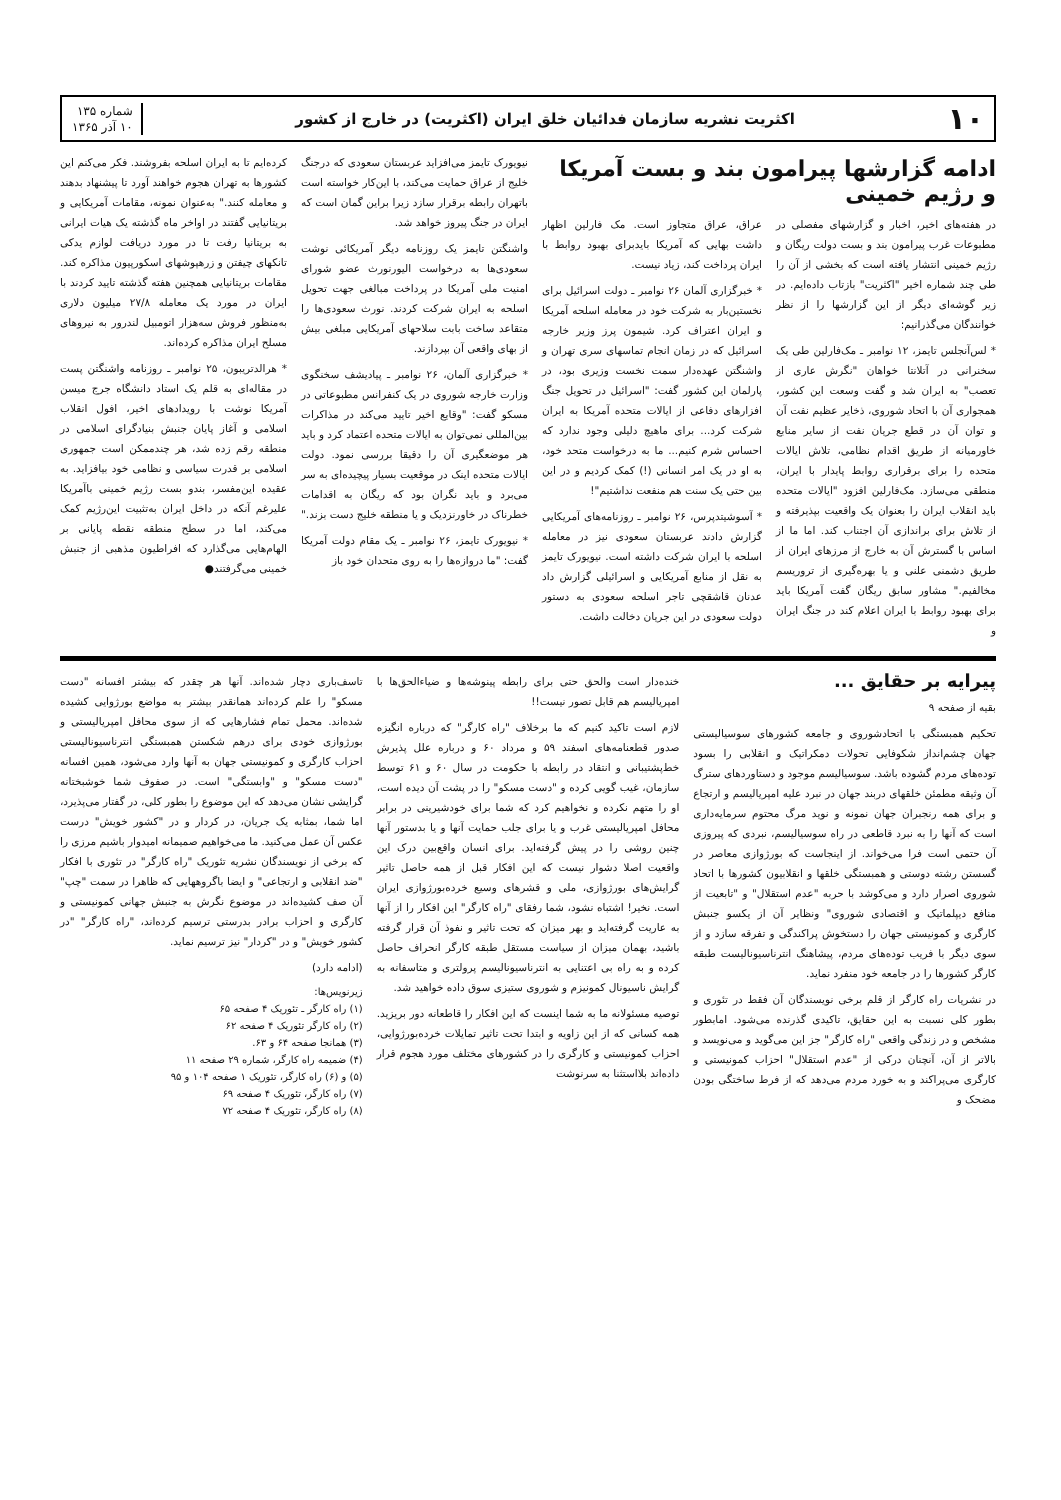۱۰ اکثریت نشریه سازمان فدائیان خلق ایران (اکثریت) در خارج از کشور شماره ۱۳۵
۱۰ آذر ۱۳۶۵
ادامه گزارشها پیرامون بند و بست آمریکا و رژیم خمینی
در هفته‌های اخیر، اخبار و گزارشهای مفصلی در مطبوعات غرب پیرامون بند و بست دولت ریگان و رژیم خمینی انتشار یافته است که بخشی از آن را طی چند شماره اخیر "اکثریت" بازتاب داده‌ایم. در زیر گوشه‌ای دیگر از این گزارشها را از نظر خوانندگان می‌گذرانیم:
* لس‌آنجلس تایمز، ۱۲ نوامبر ـ مک‌فارلین طی یک سخنرانی در آتلانتا خواهان "نگرش عاری از تعصب" به ایران شد و گفت وسعت این کشور، همجواری آن با اتحاد شوروی، ذخایر عظیم نفت آن و توان آن در قطع جریان نفت از سایر منابع خاورمیانه از طریق اقدام نظامی، تلاش ایالات متحده را برای برقراری روابط پایدار با ایران، منطقی می‌سازد. مک‌فارلین افزود "ایالات متحده باید انقلاب ایران را بعنوان یک واقعیت بپذیرفته و از تلاش برای براندازی آن اجتناب کند. اما ما از اساس با گسترش آن به خارج از مرزهای ایران از طریق دشمنی علنی و یا بهره‌گیری از تروریسم مخالفیم." مشاور سابق ریگان گفت آمریکا باید برای بهبود روابط با ایران اعلام کند در جنگ ایران و
عراق، عراق متجاوز است. مک فارلین اظهار داشت بهایی که آمریکا بایدبرای بهبود روابط با ایران پرداخت کند، زیاد نیست.
* خبرگزاری آلمان ۲۶ نوامبر ـ دولت اسرائیل برای نخستین‌بار به شرکت خود در معامله اسلحه آمریکا و ایران اعتراف کرد. شیمون پرز وزیر خارجه اسرائیل که در زمان انجام تماسهای سری تهران و واشنگتن عهده‌دار سمت نخست وزیری بود، در پارلمان این کشور گفت: "اسرائیل در تحویل جنگ افزارهای دفاعی از ایالات متحده آمریکا به ایران شرکت کرد... برای ماهیچ دلیلی وجود ندارد که احساس شرم کنیم... ما به درخواست متحد خود، به او در یک امر انسانی (!) کمک کردیم و در این بین حتی یک سنت هم منفعت نداشتیم"!
* آسوشیتدپرس، ۲۶ نوامبر ـ روزنامه‌های آمریکایی گزارش دادند عربستان سعودی نیز در معامله اسلحه با ایران شرکت داشته است. نیویورک تایمز به نقل از منابع آمریکایی و اسرائیلی گزارش داد عدنان قاشقچی تاجر اسلحه سعودی به دستور دولت سعودی در این جریان دخالت داشت.
نیویورک تایمز می‌افزاید عربستان سعودی که درجنگ خلیج از عراق حمایت می‌کند، با این‌کار خواسته است باتهران رابطه برقرار سازد زیرا براین گمان است که ایران در جنگ پیروز خواهد شد.
واشنگتن تایمز یک روزنامه دیگر آمریکائی نوشت سعودی‌ها به درخواست الیورنورث عضو شورای امنیت ملی آمریکا در پرداخت مبالغی جهت تحویل اسلحه به ایران شرکت کردند. نورث سعودی‌ها را متقاعد ساخت بابت سلاحهای آمریکایی مبلغی بیش از بهای واقعی آن بپردازند.
* خبرگزاری آلمان، ۲۶ نوامبر ـ پیادیشف سخنگوی وزارت خارجه شوروی در یک کنفرانس مطبوعاتی در مسکو گفت: "وقایع اخیر تایید می‌کند در مذاکرات بین‌المللی نمی‌توان به ایالات متحده اعتماد کرد و باید هر موضعگیری آن را دقیقا بررسی نمود. دولت ایالات متحده اینک در موقعیت بسیار پیچیده‌ای به سر می‌برد و باید نگران بود که ریگان به اقدامات خطرناک در خاورنزدیک و یا منطقه خلیج دست بزند."
* نیویورک تایمز، ۲۶ نوامبر ـ یک مقام دولت آمریکا گفت: "ما دروازه‌ها را به روی متحدان خود باز
کرده‌ایم تا به ایران اسلحه بفروشند. فکر می‌کنم این کشورها به تهران هجوم خواهند آورد تا پیشنهاد بدهند و معامله کنند." به‌عنوان نمونه، مقامات آمریکایی و بریتانیایی گفتند در اواخر ماه گذشته یک هیات ایرانی به بریتانیا رفت تا در مورد دریافت لوازم یدکی تانکهای چیفتن و زرهپوشهای اسکورپیون مذاکره کند. مقامات بریتانیایی همچنین هفته گذشته تایید کردند با ایران در مورد یک معامله ۲۷/۸ میلیون دلاری به‌منظور فروش سه‌هزار اتومبیل لندرور به نیروهای مسلح ایران مذاکره کرده‌اند.
* هرالدتریبون، ۲۵ نوامبر ـ روزنامه واشنگتن پست در مقاله‌ای به قلم یک استاد دانشگاه جرج میسن آمریکا نوشت با رویدادهای اخیر، افول انقلاب اسلامی و آغاز پایان جنبش بنیادگرای اسلامی در منطقه رقم زده شد، هر چندممکن است جمهوری اسلامی بر قدرت سیاسی و نظامی خود بیافزاید. به عقیده این‌مفسر، بندو بست رژیم خمینی باآمریکا علیرغم آنکه در داخل ایران به‌تثبیت این‌رژیم کمک می‌کند، اما در سطح منطقه نقطه پایانی بر الهام‌هایی می‌گذارد که افراطیون مذهبی از جنبش خمینی می‌گرفتند●
پیرایه بر حقایق ...
بقیه از صفحه ۹
تحکیم همبستگی با اتحادشوروی و جامعه کشورهای سوسیالیستی جهان چشم‌انداز شکوفایی تحولات دمکراتیک و انقلابی را بسود توده‌های مردم گشوده باشد. سوسیالیسم موجود و دستاوردهای سترگ آن وثیقه مطمئن خلقهای دربند جهان در نبرد علیه امپریالیسم و ارتجاع و برای همه رنجبران جهان نمونه و نوید مرگ محتوم سرمایه‌داری است که آنها را به نبرد قاطعی در راه سوسیالیسم، نبردی که پیروزی آن حتمی است فرا می‌خواند. از اینجاست که بورژوازی معاصر در گسستن رشته دوستی و همبستگی خلقها و انقلابیون کشورها با اتحاد شوروی اصرار دارد و می‌کوشد با حربه "عدم استقلال" و "تابعیت از منافع دیپلماتیک و اقتصادی شوروی" ونظایر آن از یکسو جنبش کارگری و کمونیستی جهان را دستخوش پراکندگی و تفرقه سازد و از سوی دیگر با فریب توده‌های مردم، پیشاهنگ انترناسیونالیست طبقه کارگر کشورها را در جامعه خود منفرد نماید.
در نشریات راه کارگر از قلم برخی نویسندگان آن فقط در تئوری و بطور کلی نسبت به این حقایق، تاکیدی گذرنده می‌شود. امابطور مشخص و در زندگی واقعی "راه کارگر" جز این می‌گوید و می‌نویسد و بالاتر از آن، آنچنان درکی از "عدم استقلال" احزاب کمونیستی و کارگری می‌پراکند و به خورد مردم می‌دهد که از فرط ساختگی بودن مضحک و
خنده‌دار است والحق حتی برای رابطه پینوشه‌ها و ضیاءالحق‌ها با امپریالیسم هم قابل تصور نیست!!
لازم است تاکید کنیم که ما برخلاف "راه کارگر" که درباره انگیزه صدور قطعنامه‌های اسفند ۵۹ و مرداد ۶۰ و درباره علل پذیرش خط‌پشتیبانی و انتقاد در رابطه با حکومت در سال ۶۰ و ۶۱ توسط سازمان، غیب گویی کرده و "دست مسکو" را در پشت آن دیده است، او را متهم نکرده و نخواهیم کرد که شما برای خودشیرینی در برابر محافل امپریالیستی غرب و یا برای جلب حمایت آنها و یا بدستور آنها چنین روشی را در پیش گرفته‌اید. برای انسان واقع‌بین درک این واقعیت اصلا دشوار نیست که این افکار قبل از همه حاصل تاثیر گرایش‌های بورژوازی، ملی و قشرهای وسیع خرده‌بورژوازی ایران است. نخیر! اشتباه نشود، شما رفقای "راه کارگر" این افکار را از آنها به عاریت گرفته‌اید و بهر میزان که تحت تاثیر و نفوذ آن قرار گرفته باشید، بهمان میزان از سیاست مستقل طبقه کارگر انحراف حاصل کرده و به راه بی اعتنایی به انترناسیونالیسم پرولتری و متاسفانه به گرایش ناسیونال کمونیزم و شوروی ستیزی سوق داده خواهید شد.
توصیه مسئولانه ما به شما اینست که این افکار را قاطعانه دور بریزید. همه کسانی که از این زاویه و ابتدا تحت تاثیر تمایلات خرده‌بورژوایی، احزاب کمونیستی و کارگری را در کشورهای مختلف مورد هجوم قرار داده‌اند بلااستثنا به سرنوشت
تاسف‌باری دچار شده‌اند. آنها هر چقدر که بیشتر افسانه "دست مسکو" را علم کرده‌اند همانقدر بیشتر به مواضع بورژوایی کشیده شده‌اند. محمل تمام فشارهایی که از سوی محافل امپریالیستی و بورژوازی خودی برای درهم شکستن همبستگی انترناسیونالیستی احزاب کارگری و کمونیستی جهان به آنها وارد می‌شود، همین افسانه "دست مسکو" و "وابستگی" است. در صفوف شما خوشبختانه گرایشی نشان می‌دهد که این موضوع را بطور کلی، در گفتار می‌پذیرد، اما شما، بمثابه یک جریان، در کردار و در "کشور خویش" درست عکس آن عمل می‌کنید. ما می‌خواهیم صمیمانه امیدوار باشیم مرزی را که برخی از نویسندگان نشریه تئوریک "راه کارگر" در تئوری با افکار "ضد انقلابی و ارتجاعی" و ایضا باگروههایی که ظاهرا در سمت "چپ" آن صف کشیده‌اند در موضوع نگرش به جنبش جهانی کمونیستی و کارگری و احزاب برادر بدرستی ترسیم کرده‌اند، "راه کارگر" "در کشور خویش" و در "کردار" نیز ترسیم نماید.
(ادامه دارد)
زیرنویس‌ها:
(۱) راه کارگر ـ تئوریک ۴ صفحه ۶۵
(۲) راه کارگر تئوریک ۴ صفحه ۶۲
(۳) همانجا صفحه ۶۴ و ۶۳.
(۴) ضمیمه راه کارگر، شماره ۲۹ صفحه ۱۱
(۵) و (۶) راه کارگر، تئوریک ۱ صفحه ۱۰۴ و ۹۵
(۷) راه کارگر، تئوریک ۴ صفحه ۶۹
(۸) راه کارگر، تئوریک ۴ صفحه ۷۲